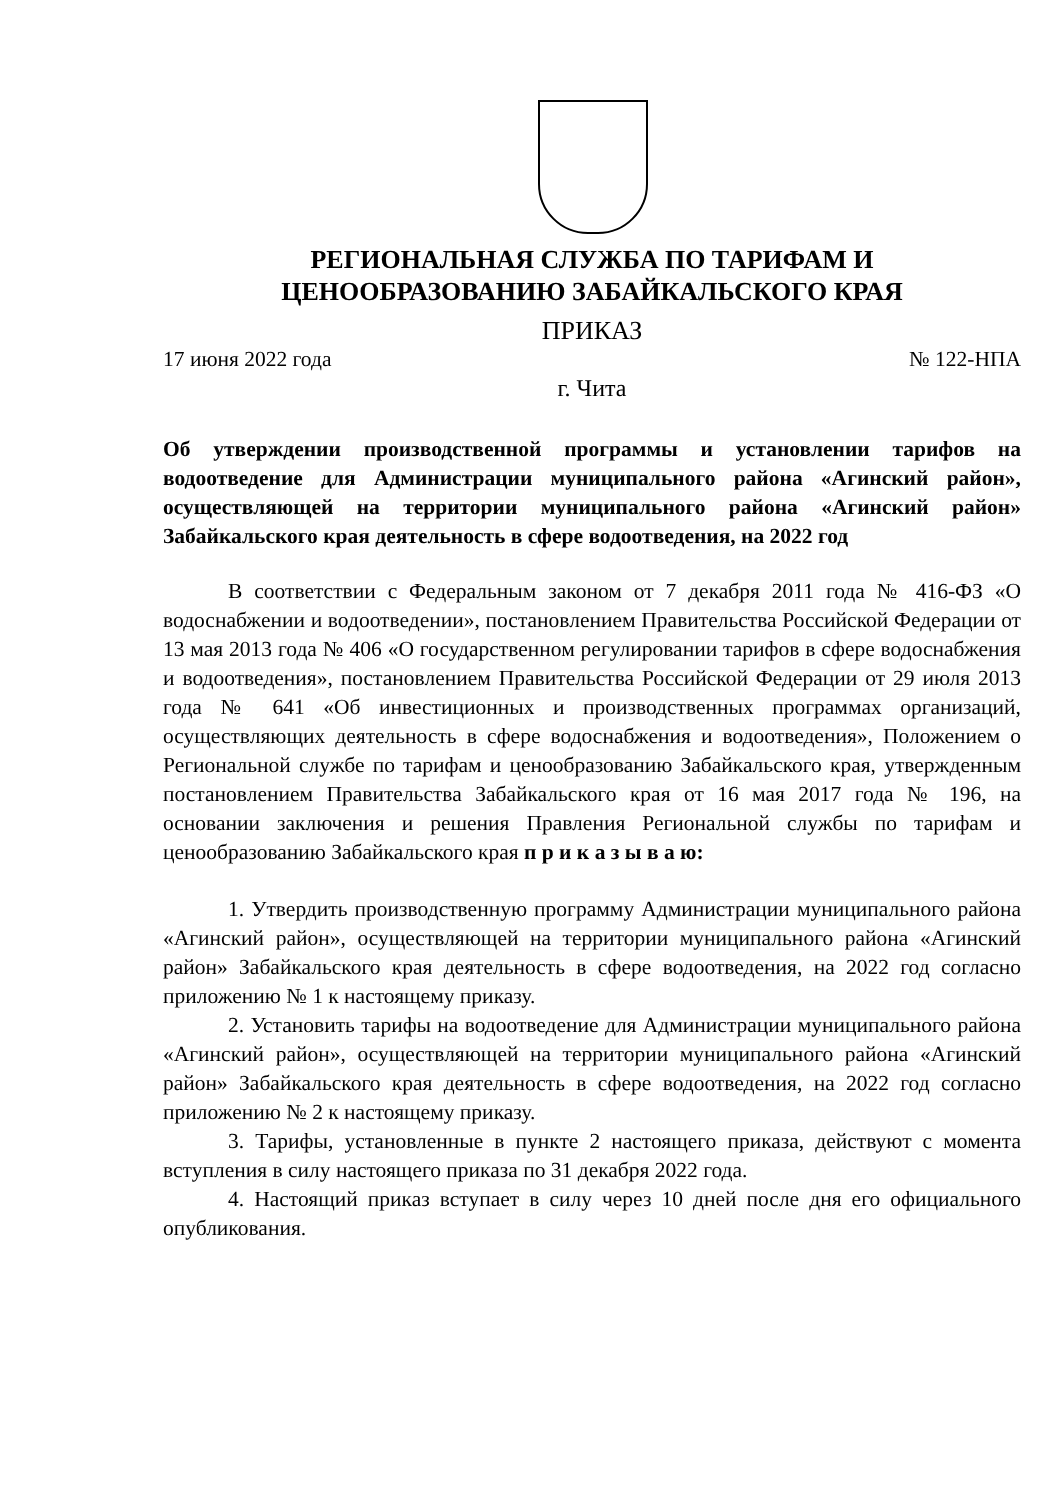РЕГИОНАЛЬНАЯ СЛУЖБА ПО ТАРИФАМ И
ЦЕНООБРАЗОВАНИЮ ЗАБАЙКАЛЬСКОГО КРАЯ
ПРИКАЗ
17 июня 2022 года № 122-НПА
г. Чита
Об утверждении производственной программы и установлении тарифов на водоотведение для Администрации муниципального района «Агинский район», осуществляющей на территории муниципального района «Агинский район» Забайкальского края деятельность в сфере водоотведения, на 2022 год
В соответствии с Федеральным законом от 7 декабря 2011 года № 416-ФЗ «О водоснабжении и водоотведении», постановлением Правительства Российской Федерации от 13 мая 2013 года № 406 «О государственном регулировании тарифов в сфере водоснабжения и водоотведения», постановлением Правительства Российской Федерации от 29 июля 2013 года № 641 «Об инвестиционных и производственных программах организаций, осуществляющих деятельность в сфере водоснабжения и водоотведения», Положением о Региональной службе по тарифам и ценообразованию Забайкальского края, утвержденным постановлением Правительства Забайкальского края от 16 мая 2017 года № 196, на основании заключения и решения Правления Региональной службы по тарифам и ценообразованию Забайкальского края п р и к а з ы в а ю:
1. Утвердить производственную программу Администрации муниципального района «Агинский район», осуществляющей на территории муниципального района «Агинский район» Забайкальского края деятельность в сфере водоотведения, на 2022 год согласно приложению № 1 к настоящему приказу.
2. Установить тарифы на водоотведение для Администрации муниципального района «Агинский район», осуществляющей на территории муниципального района «Агинский район» Забайкальского края деятельность в сфере водоотведения, на 2022 год согласно приложению № 2 к настоящему приказу.
3. Тарифы, установленные в пункте 2 настоящего приказа, действуют с момента вступления в силу настоящего приказа по 31 декабря 2022 года.
4. Настоящий приказ вступает в силу через 10 дней после дня его официального опубликования.